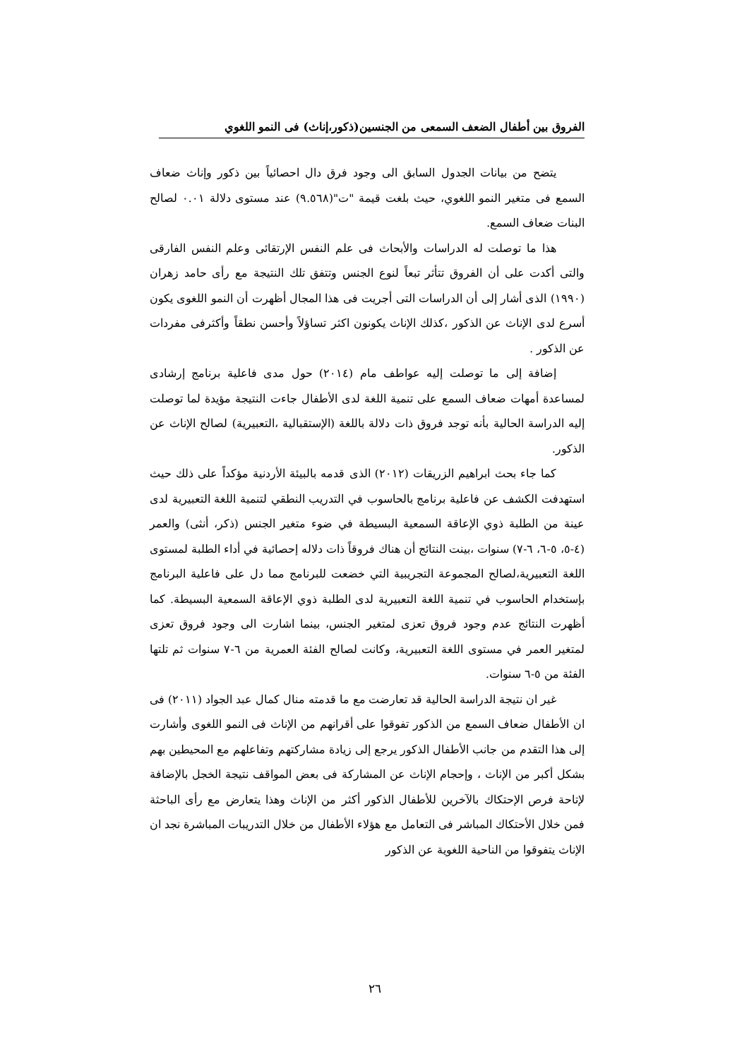الفروق بين أطفال الضعف السمعى من الجنسين(ذكور،إناث) فى النمو اللغوي
يتضح من بيانات الجدول السابق الى وجود فرق دال احصائياً بين ذكور وإناث ضعاف السمع فى متغير النمو اللغوي، حيث بلغت قيمة "ت"(٩.٥٦٨) عند مستوى دلالة ٠.٠١ لصالح البنات ضعاف السمع.
هذا ما توصلت له الدراسات والأبحاث فى علم النفس الإرتقائى وعلم النفس الفارقى والتى أكدت على أن الفروق تتأثر تبعاً لنوع الجنس وتتفق تلك النتيجة مع رأى حامد زهران (١٩٩٠) الذى أشار إلى أن الدراسات التى أجريت فى هذا المجال أظهرت أن النمو اللغوى يكون أسرع لدى الإناث عن الذكور ،كذلك الإناث يكونون اكثر تساؤلاً وأحسن نطقاً وأكثرفى مفردات عن الذكور .
إضافة إلى ما توصلت إليه عواطف مام (٢٠١٤) حول مدى فاعلية برنامج إرشادى لمساعدة أمهات ضعاف السمع على تنمية اللغة لدى الأطفال جاءت النتيجة مؤيدة لما توصلت إليه الدراسة الحالية بأنه توجد فروق ذات دلالة باللغة (الإستقبالية ،التعبيرية) لصالح الإناث عن الذكور.
كما جاء بحث ابراهيم الزريقات (٢٠١٢) الذى قدمه بالبيئة الأردنية مؤكداً على ذلك حيث استهدفت الكشف عن فاعلية برنامج بالحاسوب في التدريب النطقي لتنمية اللغة التعبيرية لدى عينة من الطلبة ذوي الإعاقة السمعية البسيطة في ضوء متغير الجنس (ذكر، أنثى) والعمر (٤-٥، ٥-٦، ٦-٧) سنوات ،بينت النتائج أن هناك فروقاً ذات دلاله إحصائية في أداء الطلبة لمستوى اللغة التعبيرية،لصالح المجموعة التجريبية التي خضعت للبرنامج مما دل على فاعلية البرنامج بإستخدام الحاسوب في تنمية اللغة التعبيرية لدى الطلبة ذوي الإعاقة السمعية البسيطة. كما أظهرت النتائج عدم وجود فروق تعزى لمتغير الجنس، بينما اشارت الى وجود فروق تعزى لمتغير العمر في مستوى اللغة التعبيرية، وكانت لصالح الفئة العمرية من ٦-٧ سنوات ثم تلتها الفئة من ٥-٦ سنوات.
غير ان نتيجة الدراسة الحالية قد تعارضت مع ما قدمته منال كمال عبد الجواد (٢٠١١) فى ان الأطفال ضعاف السمع من الذكور تفوقوا على أقرانهم من الإناث فى النمو اللغوى وأشارت إلى هذا التقدم من جانب الأطفال الذكور يرجع إلى زيادة مشاركتهم وتفاعلهم مع المحيطين بهم بشكل أكبر من الإناث ، وإحجام الإناث عن المشاركة فى بعض المواقف نتيجة الخجل بالإضافة لإتاحة فرص الإحتكاك بالآخرين للأطفال الذكور أكثر من الإناث وهذا يتعارض مع رأى الباحثة فمن خلال الأحتكاك المباشر فى التعامل مع هؤلاء الأطفال من خلال التدريبات المباشرة نجد ان الإناث يتفوقوا من الناحية اللغوية عن الذكور
٢٦